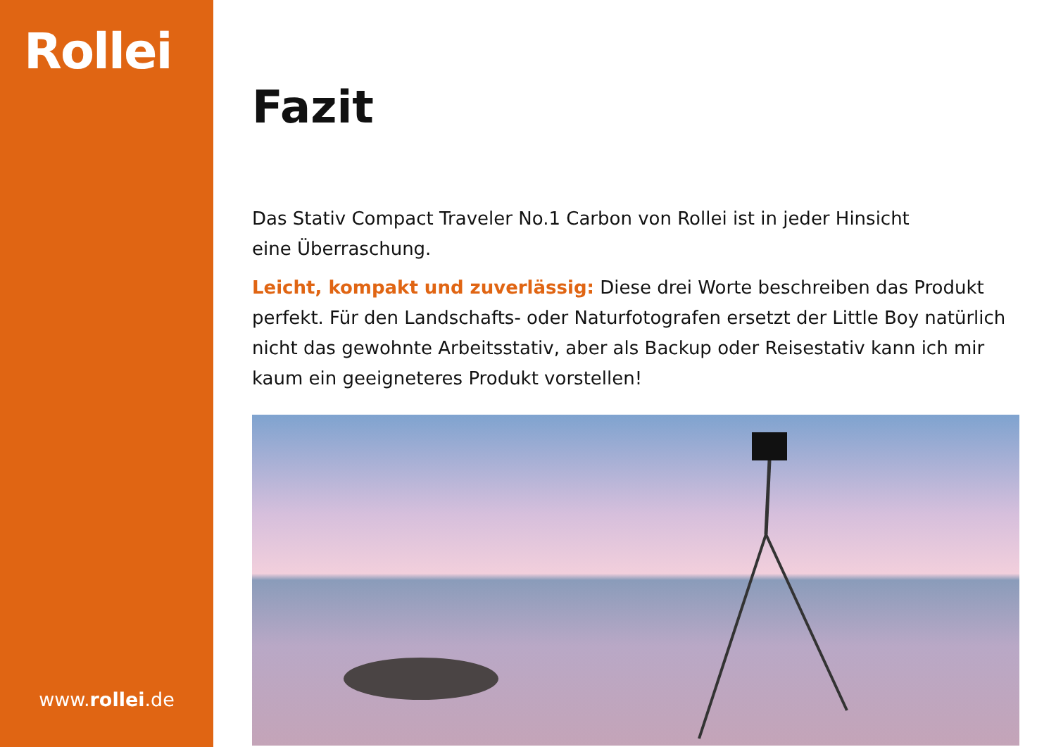Rollei
www.rollei.de
Fazit
Das Stativ Compact Traveler No.1 Carbon von Rollei ist in jeder Hinsicht
eine Überraschung.
Leicht, kompakt und zuverlässig: Diese drei Worte beschreiben das Produkt perfekt. Für den Landschafts- oder Naturfotografen ersetzt der Little Boy natürlich nicht das gewohnte Arbeitsstativ, aber als Backup oder Reisestativ kann ich mir kaum ein geeigneteres Produkt vorstellen!